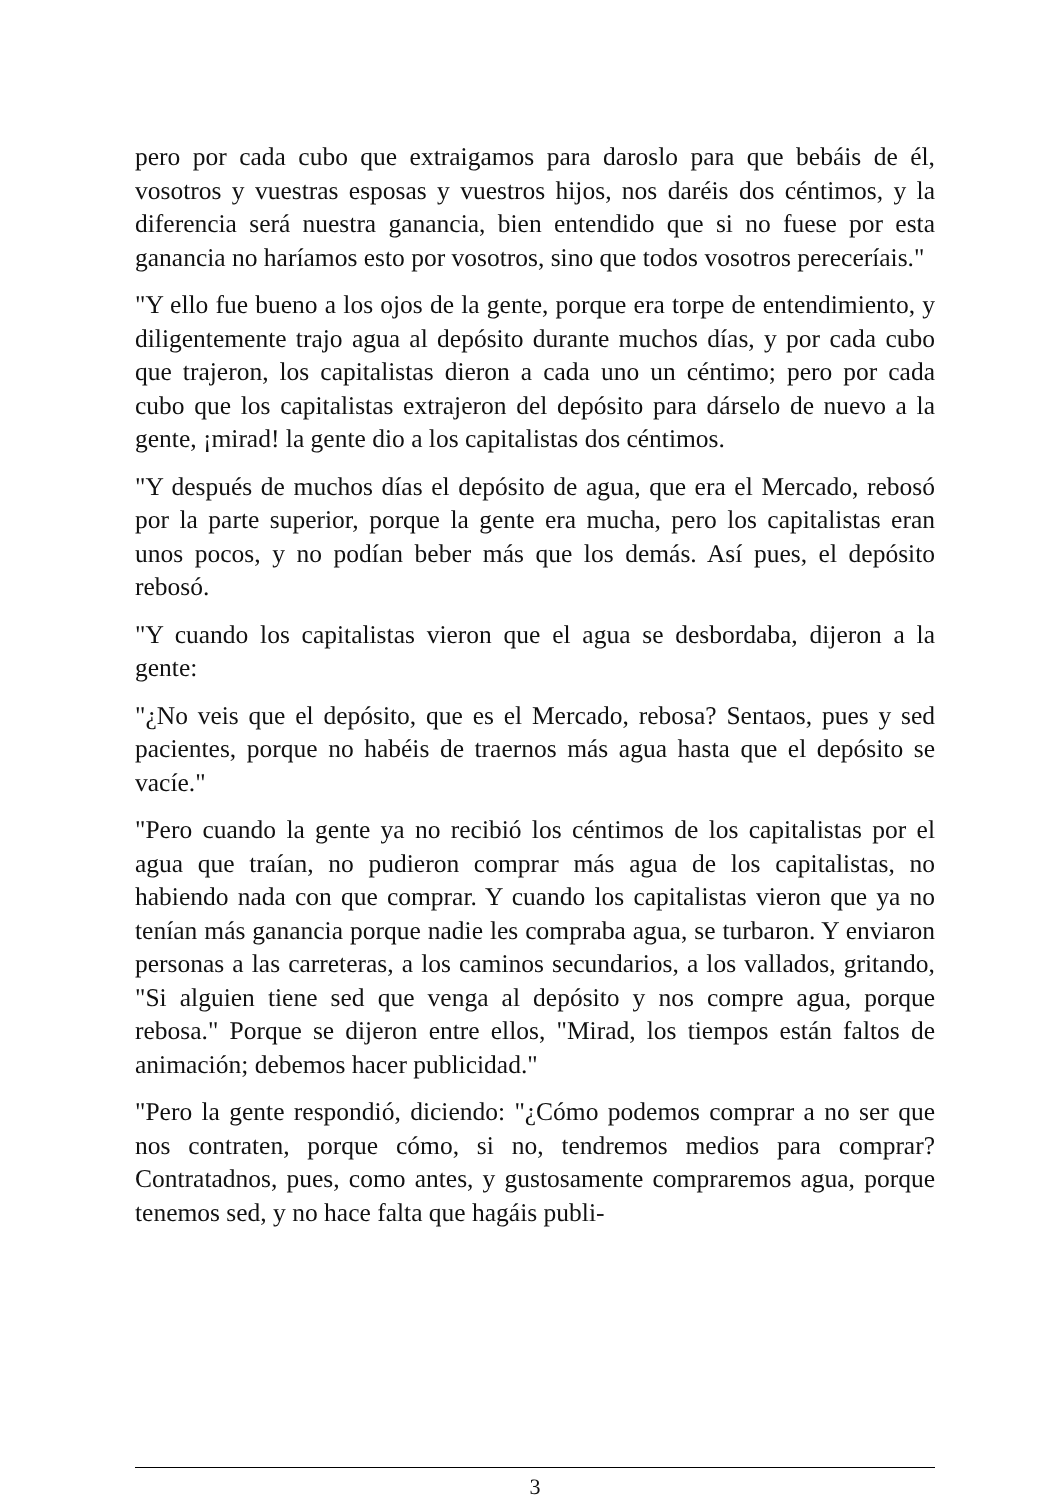pero por cada cubo que extraigamos para daroslo para que bebáis de él, vosotros y vuestras esposas y vuestros hijos, nos daréis dos céntimos, y la diferencia será nuestra ganancia, bien entendido que si no fuese por esta ganancia no haríamos esto por vosotros, sino que todos vosotros pereceríais."
"Y ello fue bueno a los ojos de la gente, porque era torpe de entendimiento, y diligentemente trajo agua al depósito durante muchos días, y por cada cubo que trajeron, los capitalistas dieron a cada uno un céntimo; pero por cada cubo que los capitalistas extrajeron del depósito para dárselo de nuevo a la gente, ¡mirad! la gente dio a los capitalistas dos céntimos.
"Y después de muchos días el depósito de agua, que era el Mercado, rebosó por la parte superior, porque la gente era mucha, pero los capitalistas eran unos pocos, y no podían beber más que los demás. Así pues, el depósito rebosó.
"Y cuando los capitalistas vieron que el agua se desbordaba, dijeron a la gente:
"¿No veis que el depósito, que es el Mercado, rebosa? Sentaos, pues y sed pacientes, porque no habéis de traernos más agua hasta que el depósito se vacíe."
"Pero cuando la gente ya no recibió los céntimos de los capitalistas por el agua que traían, no pudieron comprar más agua de los capitalistas, no habiendo nada con que comprar. Y cuando los capitalistas vieron que ya no tenían más ganancia porque nadie les compraba agua, se turbaron. Y enviaron personas a las carreteras, a los caminos secundarios, a los vallados, gritando, "Si alguien tiene sed que venga al depósito y nos compre agua, porque rebosa." Porque se dijeron entre ellos, "Mirad, los tiempos están faltos de animación; debemos hacer publicidad."
"Pero la gente respondió, diciendo: "¿Cómo podemos comprar a no ser que nos contraten, porque cómo, si no, tendremos medios para comprar? Contratadnos, pues, como antes, y gustosamente compraremos agua, porque tenemos sed, y no hace falta que hagáis publi-
3